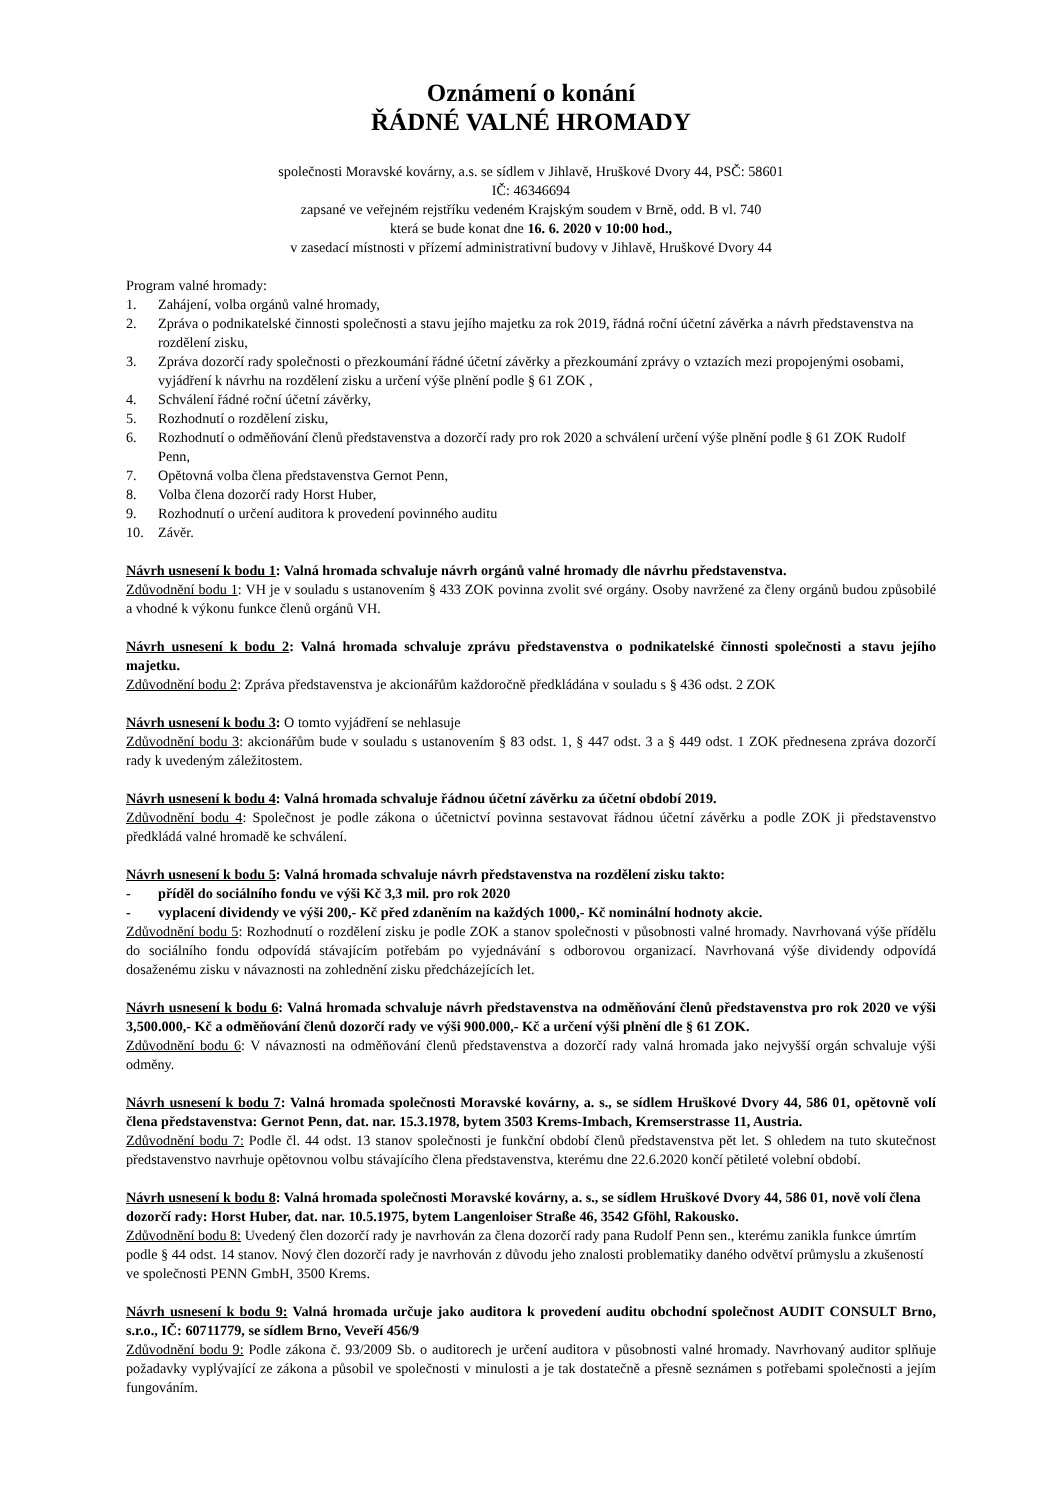Oznámení o konání
ŘÁDNÉ VALNÉ HROMADY
společnosti Moravské kovárny, a.s. se sídlem v Jihlavě, Hruškové Dvory 44, PSČ: 58601
IČ: 46346694
zapsané ve veřejném rejstříku vedeném Krajským soudem v Brně, odd. B vl. 740
která se bude konat dne 16. 6. 2020 v 10:00 hod.,
v zasedací místnosti v přízemí administrativní budovy v Jihlavě, Hruškové Dvory 44
Program valné hromady:
1. Zahájení, volba orgánů valné hromady,
2. Zpráva o podnikatelské činnosti společnosti a stavu jejího majetku za rok 2019, řádná roční účetní závěrka a návrh představenstva na rozdělení zisku,
3. Zpráva dozorčí rady společnosti o přezkoumání řádné účetní závěrky a přezkoumání zprávy o vztazích mezi propojenými osobami, vyjádření k návrhu na rozdělení zisku a určení výše plnění podle § 61 ZOK ,
4. Schválení řádné roční účetní závěrky,
5. Rozhodnutí o rozdělení zisku,
6. Rozhodnutí o odměňování členů představenstva a dozorčí rady pro rok 2020 a schválení určení výše plnění podle § 61 ZOK Rudolf Penn,
7. Opětovná volba člena představenstva Gernot Penn,
8. Volba člena dozorčí rady Horst Huber,
9. Rozhodnutí o určení auditora k provedení povinného auditu
10. Závěr.
Návrh usnesení k bodu 1: Valná hromada schvaluje návrh orgánů valné hromady dle návrhu představenstva.
Zdůvodnění bodu 1: VH je v souladu s ustanovením § 433 ZOK povinna zvolit své orgány. Osoby navržené za členy orgánů budou způsobilé a vhodné k výkonu funkce členů orgánů VH.
Návrh usnesení k bodu 2: Valná hromada schvaluje zprávu představenstva o podnikatelské činnosti společnosti a stavu jejího majetku.
Zdůvodnění bodu 2: Zpráva představenstva je akcionářům každoročně předkládána v souladu s § 436 odst. 2 ZOK
Návrh usnesení k bodu 3: O tomto vyjádření se nehlasuje
Zdůvodnění bodu 3: akcionářům bude v souladu s ustanovením § 83 odst. 1, § 447 odst. 3 a § 449 odst. 1 ZOK přednesena zpráva dozorčí rady k uvedeným záležitostem.
Návrh usnesení k bodu 4: Valná hromada schvaluje řádnou účetní závěrku za účetní období 2019.
Zdůvodnění bodu 4: Společnost je podle zákona o účetnictví povinna sestavovat řádnou účetní závěrku a podle ZOK ji představenstvo předkládá valné hromadě ke schválení.
Návrh usnesení k bodu 5: Valná hromada schvaluje návrh představenstva na rozdělení zisku takto:
- příděl do sociálního fondu ve výši Kč 3,3 mil. pro rok 2020
- vyplacení dividendy ve výši 200,- Kč před zdaněním na každých 1000,- Kč nominální hodnoty akcie.
Zdůvodnění bodu 5: Rozhodnutí o rozdělení zisku je podle ZOK a stanov společnosti v působnosti valné hromady. Navrhovaná výše přídělu do sociálního fondu odpovídá stávajícím potřebám po vyjednávání s odborovou organizací. Navrhovaná výše dividendy odpovídá dosaženému zisku v návaznosti na zohlednění zisku předcházejících let.
Návrh usnesení k bodu 6: Valná hromada schvaluje návrh představenstva na odměňování členů představenstva pro rok 2020 ve výši 3,500.000,- Kč a odměňování členů dozorčí rady ve výši 900.000,- Kč a určení výši plnění dle § 61 ZOK.
Zdůvodnění bodu 6: V návaznosti na odměňování členů představenstva a dozorčí rady valná hromada jako nejvyšší orgán schvaluje výši odměny.
Návrh usnesení k bodu 7: Valná hromada společnosti Moravské kovárny, a. s., se sídlem Hruškové Dvory 44, 586 01, opětovně volí člena představenstva: Gernot Penn, dat. nar. 15.3.1978, bytem 3503 Krems-Imbach, Kremserstrasse 11, Austria.
Zdůvodnění bodu 7: Podle čl. 44 odst. 13 stanov společnosti je funkční období členů představenstva pět let. S ohledem na tuto skutečnost představenstvo navrhuje opětovnou volbu stávajícího člena představenstva, kterému dne 22.6.2020 končí pětileté volební období.
Návrh usnesení k bodu 8: Valná hromada společnosti Moravské kovárny, a. s., se sídlem Hruškové Dvory 44, 586 01, nově volí člena dozorčí rady: Horst Huber, dat. nar. 10.5.1975, bytem Langenloiser Straße 46, 3542 Gföhl, Rakousko.
Zdůvodnění bodu 8: Uvedený člen dozorčí rady je navrhován za člena dozorčí rady pana Rudolf Penn sen., kterému zanikla funkce úmrtím podle § 44 odst. 14 stanov. Nový člen dozorčí rady je navrhován z důvodu jeho znalosti problematiky daného odvětví průmyslu a zkušeností ve společnosti PENN GmbH, 3500 Krems.
Návrh usnesení k bodu 9: Valná hromada určuje jako auditora k provedení auditu obchodní společnost AUDIT CONSULT Brno, s.r.o., IČ: 60711779, se sídlem Brno, Veveří 456/9
Zdůvodnění bodu 9: Podle zákona č. 93/2009 Sb. o auditorech je určení auditora v působnosti valné hromady. Navrhovaný auditor splňuje požadavky vyplývající ze zákona a působil ve společnosti v minulosti a je tak dostatečně a přesně seznámen s potřebami společnosti a jejím fungováním.